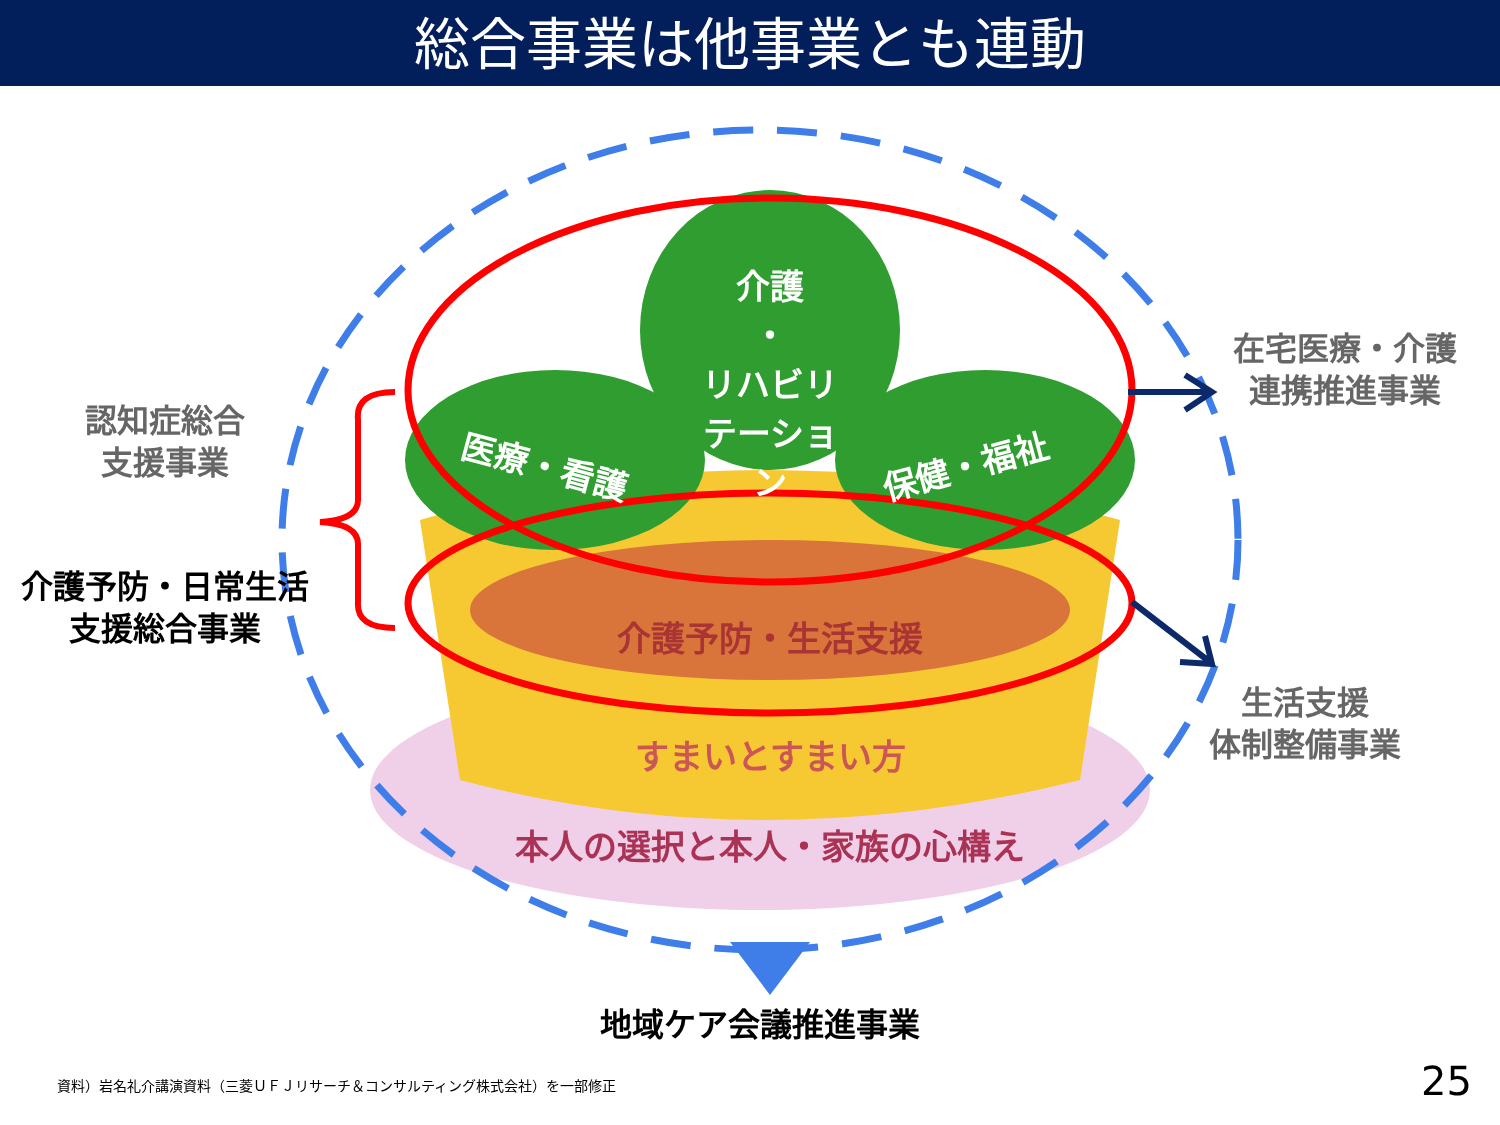総合事業は他事業とも連動
介護
・
リハビリ
テーション
医療・看護 保健・福祉
介護予防・生活支援
すまいとすまい方
本人の選択と本人・家族の心構え
認知症総合
支援事業
介護予防・日常生活
支援総合事業
在宅医療・介護
連携推進事業
生活支援
体制整備事業
地域ケア会議推進事業
資料）岩名礼介講演資料（三菱ＵＦＪリサーチ＆コンサルティング株式会社）を一部修正
25